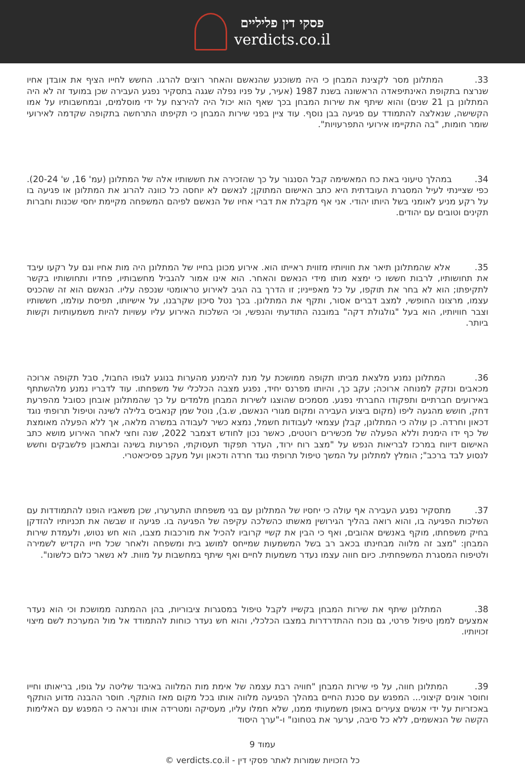פסקי דין פליליים
verdicts.co.il
33. המתלונן מסר לקצינת המבחן כי היה משוכנע שהנאשם והאחר רוצים להרגו. החשש לחייו הציף את אובדן אחיו שנרצח בתקופת האינתיפאדה הראשונה בשנת 1987 (אעיר, על פניו נפלה שגגה בתסקיר נפגע העבירה שכן במועד זה לא היה המתלונן בן 21 שנים) והוא שיתף את שירות המבחן בכך שאף הוא יכול היה להירצח על ידי מוסלמים, ובמחשבותיו על אמו הקשישה, שנאלצה להתמודד עם פגיעה בבן נוסף. עוד ציין בפני שירות המבחן כי תקיפתו התרחשה בתקופה שקדמה לאירועי שומר חומות, "בה התקיימו אירועי התפרעויות".
34. במהלך טיעוני באת כח המאשימה קבל הסנגור על כך שהזכירה את חששותיו אלה של המתלונן (עמ' 16, ש' 20-24). כפי שציינתי לעיל המסגרת העובדתית היא כתב האישום המתוקן; לנאשם לא יוחסה כל כוונה להרוג את המתלונן או פגיעה בו על רקע מניע לאומני בשל היותו יהודי. אני אף מקבלת את דברי אחיו של הנאשם לפיהם המשפחה מקיימת יחסי שכנות וחברות תקינים וטובים עם יהודים.
35. אלא שהמתלונן תיאר את חוויותיו מזווית ראייתו הוא. אירוע מכונן בחייו של המתלונן היה מות אחיו וגם על רקעו עיבד את תחושותיו, לרבות חששו כי ימצא מותו מידי הנאשם והאחר. הוא אינו אמור להגביל מחשבותיו, פחדיו ותחושותיו בקשר לתקיפתו; הוא לא בחר את תוקפו, על כל מאפייניו; זו הדרך בה הגיב לאירוע טראומטי שנכפה עליו. הנאשם הוא זה שהכניס עצמו, מרצונו החופשי, למצב דברים אסור, ותקף את המתלונן. בכך נטל סיכון שקרבנו, על אישיותו, תפיסת עולמו, חששותיו וצבר חוויותיו, הוא בעל "גולגולת דקה" במובנה התודעתי והנפשי, וכי השלכות האירוע עליו עשויות להיות משמעותיות וקשות ביותר.
36. המתלונן נמנע מלצאת מביתו תקופה ממושכת על מנת להימנע מהערות בנוגע לגופו החבול, סבל תקופה ארוכה מכאבים ונזקק למנוחה ארוכה; עקב כך, והיותו מפרנס יחיד, נפגע מצבה הכלכלי של משפחתו. עוד לדבריו נמנע מלהשתתף באירועים חברתיים ותפקודו החברתי נפגע. מסמכים שהוצגו לשירות המבחן מלמדים על כך שהמתלונן אובחן כסובל מהפרעת דחק, חושש מהגעה ליפו (מקום ביצוע העבירה ומקום מגורי הנאשם, ש.ב), נוטל שמן קנאביס בלילה לשינה וטיפול תרופתי נוגד דכאון וחרדה. כן עולה כי המתלונן, קבלן עצמאי לעבודות חשמל, נמצא כשיר לעבודה במשרה מלאה, אך ללא הפעלה מאומצת של כף ידו הימנית וללא הפעלה של מכשירים רוטטים, כאשר נכון לחודש דצמבר 2022, שנה וחצי לאחר האירוע מושא כתב האישום דיווח במרכז לבריאות הנפש על "מצב רוח ירוד, העדר תפקוד תעסוקתי, הפרעות בשינה ובתאבון פלשבקים וחשש לנסוע לבד ברכב"; הומלץ למתלונן על המשך טיפול תרופתי נוגד חרדה ודכאון ועל מעקב פסיכיאטרי.
37. מתסקיר נפגע העבירה אף עולה כי יחסיו של המתלונן עם בני משפחתו התערערו, שכן משאביו הופנו להתמודדות עם השלכות הפגיעה בו, והוא רואה בהליך הגירושין מאשתו כהשלכה עקיפה של הפגיעה בו. פגיעה זו שבשה את תכניותיו להזדקן בחיק משפחתו, מוקף באנשים אהובים, ואף כי הבין את קשיי קרוביו להכיל את מורכבות מצבו, הוא חש נטוש, ולעמדת שירות המבחן: "מצב זה מלווה מבחינתו בכאב רב בשל המשמעות שמייחס למושג בית ומשפחה ולאחר שכל חייו הקדיש לשמירה ולטיפוח המסגרת המשפחתית. כיום חווה עצמו נעדר משמעות לחיים ואף שיתף במחשבות על מוות. לא נשאר כלום כלשונו".
38. המתלונן שיתף את שירות המבחן בקשייו לקבל טיפול במסגרות ציבוריות, בהן ההמתנה ממושכת וכי הוא נעדר אמצעים לממן טיפול פרטי, גם נוכח ההתדרדרות במצבו הכלכלי, והוא חש נעדר כוחות להתמודד אל מול המערכת לשם מיצוי זכויותיו.
39. המתלונן חווה, על פי שירות המבחן "חוויה רבת עצמה של אימת מות המלווה באיבוד שליטה על גופו, בריאותו וחייו וחוסר אונים קיצוני... המפגש עם סכנת החיים במהלך הפגיעה מלווה אותו בכל מקום מאז הותקף. חוסר ההבנה מדוע הותקף באכזריות על ידי אנשים צעירים באופן משמעותי ממנו, שלא חמלו עליו, מעסיקה ומטרידה אותו ונראה כי המפגש עם האלימות הקשה של הנאשמים, ללא כל סיבה, ערער את בטחונו" ו-"ערך היסוד
עמוד 9
כל הזכויות שמורות לאתר פסקי דין - verdicts.co.il ©